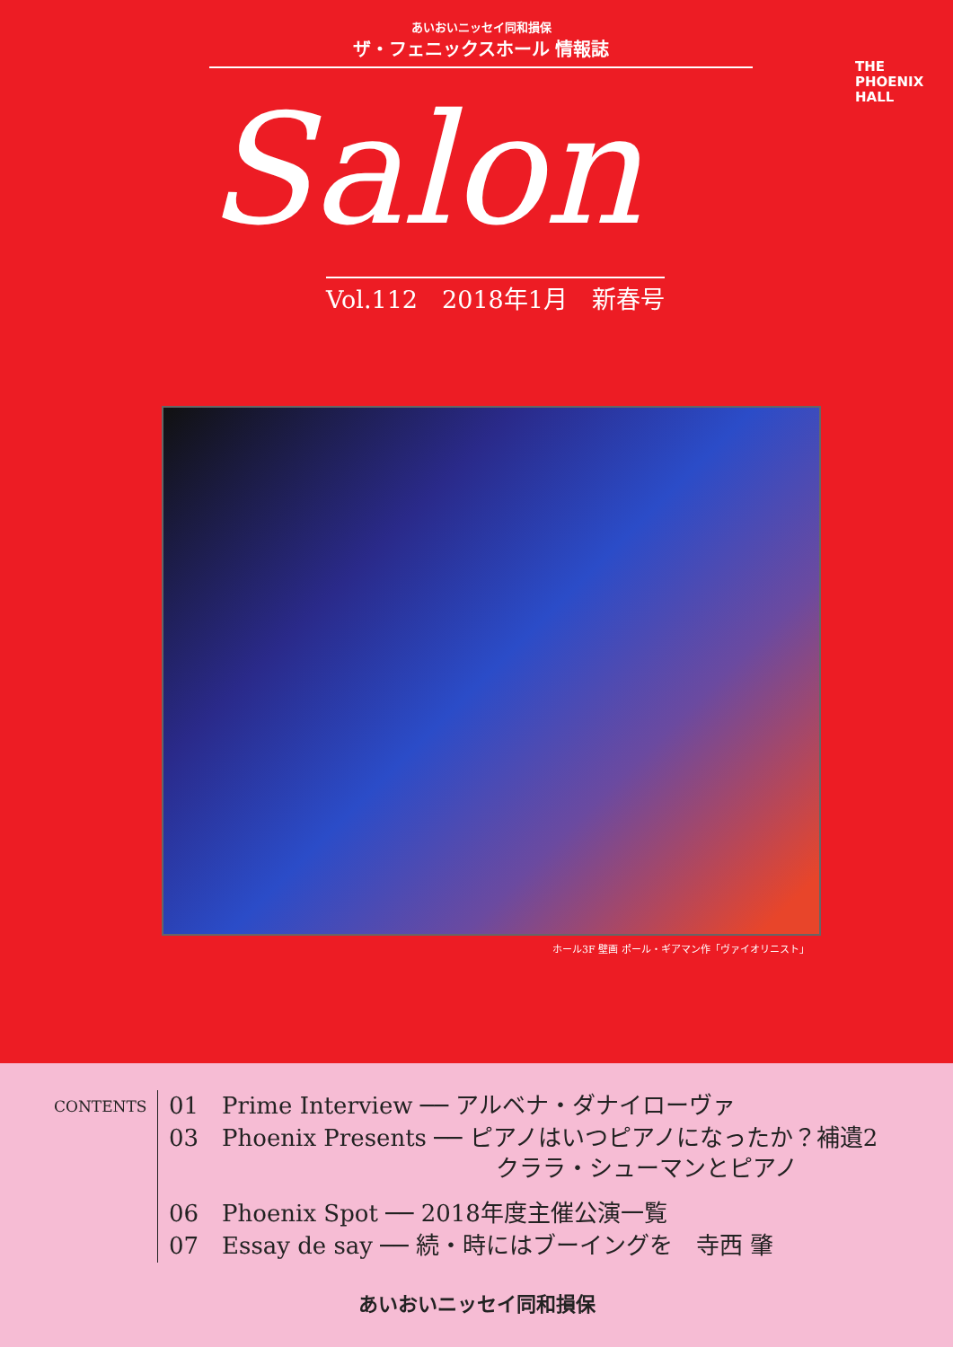あいおいニッセイ同和損保
ザ・フェニックスホール 情報誌
THE
PHOENIX
HALL
Salon
Vol.112　2018年1月　新春号
ホール3F 壁画 ポール・ギアマン作「ヴァイオリニスト」
CONTENTS
01　Prime Interview ── アルベナ・ダナイローヴァ
03　Phoenix Presents ── ピアノはいつピアノになったか？補遺2
　　　　　　　　　　　　　　クララ・シューマンとピアノ
06　Phoenix Spot ── 2018年度主催公演一覧
07　Essay de say ── 続・時にはブーイングを　寺西 肇
あいおいニッセイ同和損保